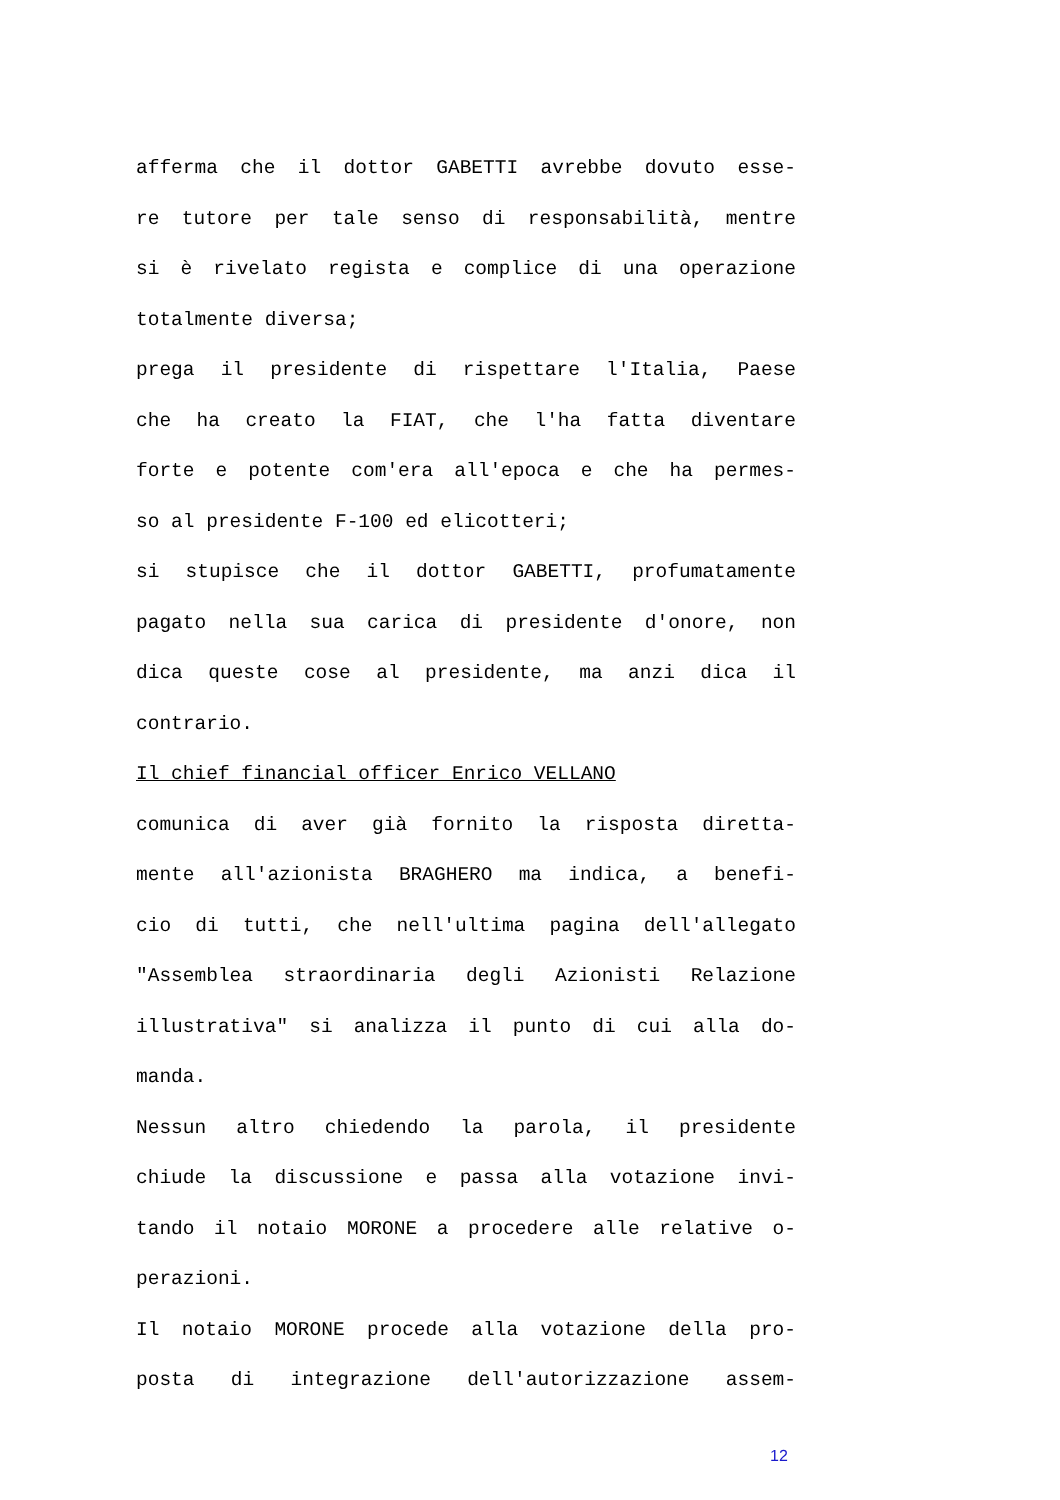afferma che il dottor GABETTI avrebbe dovuto esse-
re tutore per tale senso di responsabilità, mentre
si è rivelato regista e complice di una operazione
totalmente diversa;
prega il presidente di rispettare l'Italia, Paese
che ha creato la FIAT, che l'ha fatta diventare
forte e potente com'era all'epoca e che ha permes-
so al presidente F-100 ed elicotteri;
si stupisce che il dottor GABETTI, profumatamente
pagato nella sua carica di presidente d'onore, non
dica queste cose al presidente, ma anzi dica il
contrario.
Il chief financial officer Enrico VELLANO
comunica di aver già fornito la risposta diretta-
mente all'azionista BRAGHERO ma indica, a benefi-
cio di tutti, che nell'ultima pagina dell'allegato
"Assemblea straordinaria degli Azionisti Relazione
illustrativa" si analizza il punto di cui alla do-
manda.
Nessun altro chiedendo la parola, il presidente
chiude la discussione e passa alla votazione invi-
tando il notaio MORONE a procedere alle relative o-
perazioni.
Il notaio MORONE procede alla votazione della pro-
posta di integrazione dell'autorizzazione assem-
12